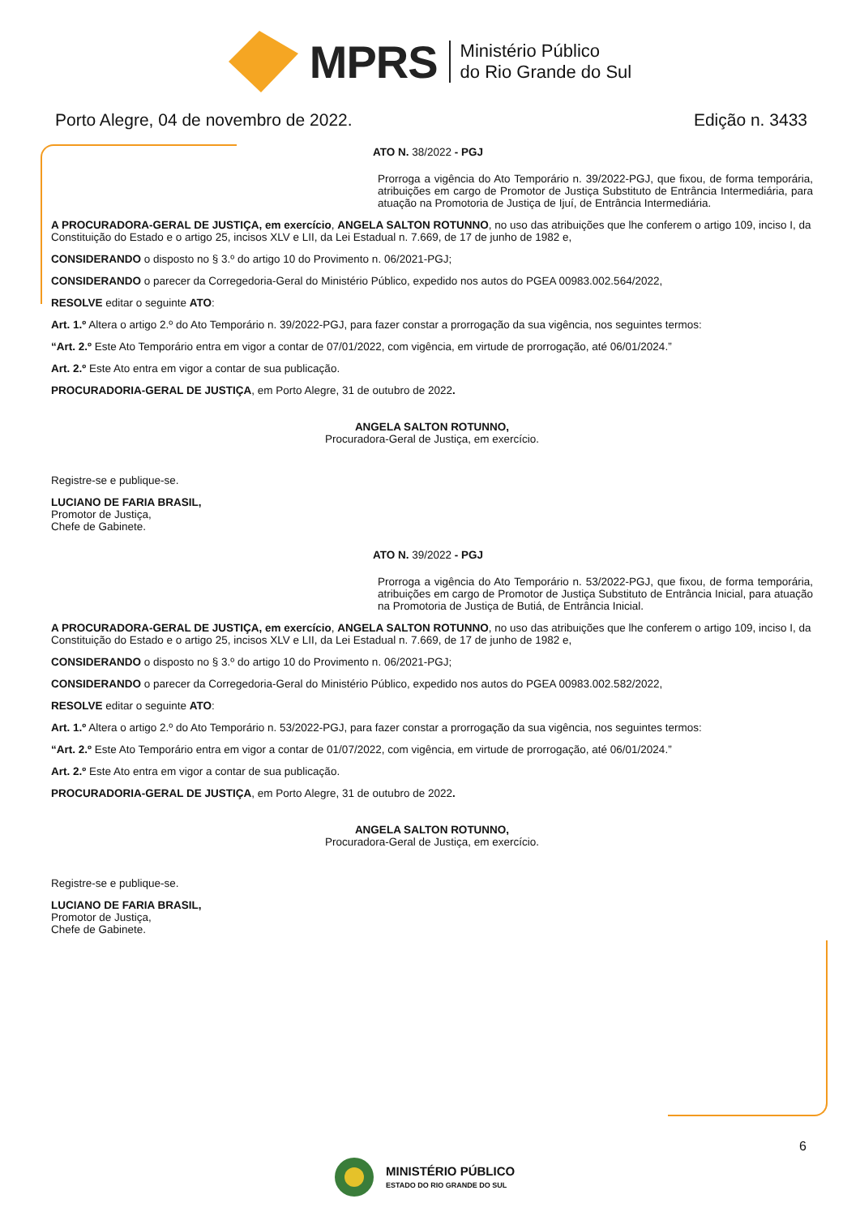MPRS
Ministério Público
do Rio Grande do Sul
Porto Alegre, 04 de novembro de 2022. Edição n. 3433
ATO N. 38/2022 - PGJ
Prorroga a vigência do Ato Temporário n. 39/2022-PGJ, que fixou, de forma temporária, atribuições em cargo de Promotor de Justiça Substituto de Entrância Intermediária, para atuação na Promotoria de Justiça de Ijuí, de Entrância Intermediária.
A PROCURADORA-GERAL DE JUSTIÇA, em exercício, ANGELA SALTON ROTUNNO, no uso das atribuições que lhe conferem o artigo 109, inciso I, da Constituição do Estado e o artigo 25, incisos XLV e LII, da Lei Estadual n. 7.669, de 17 de junho de 1982 e,
CONSIDERANDO o disposto no § 3.º do artigo 10 do Provimento n. 06/2021-PGJ;
CONSIDERANDO o parecer da Corregedoria-Geral do Ministério Público, expedido nos autos do PGEA 00983.002.564/2022,
RESOLVE editar o seguinte ATO:
Art. 1.º Altera o artigo 2.º do Ato Temporário n. 39/2022-PGJ, para fazer constar a prorrogação da sua vigência, nos seguintes termos:
“Art. 2.º Este Ato Temporário entra em vigor a contar de 07/01/2022, com vigência, em virtude de prorrogação, até 06/01/2024.”
Art. 2.º Este Ato entra em vigor a contar de sua publicação.
PROCURADORIA-GERAL DE JUSTIÇA, em Porto Alegre, 31 de outubro de 2022.
ANGELA SALTON ROTUNNO,
Procuradora-Geral de Justiça, em exercício.
Registre-se e publique-se.
LUCIANO DE FARIA BRASIL,
Promotor de Justiça,
Chefe de Gabinete.
ATO N. 39/2022 - PGJ
Prorroga a vigência do Ato Temporário n. 53/2022-PGJ, que fixou, de forma temporária, atribuições em cargo de Promotor de Justiça Substituto de Entrância Inicial, para atuação na Promotoria de Justiça de Butiá, de Entrância Inicial.
A PROCURADORA-GERAL DE JUSTIÇA, em exercício, ANGELA SALTON ROTUNNO, no uso das atribuições que lhe conferem o artigo 109, inciso I, da Constituição do Estado e o artigo 25, incisos XLV e LII, da Lei Estadual n. 7.669, de 17 de junho de 1982 e,
CONSIDERANDO o disposto no § 3.º do artigo 10 do Provimento n. 06/2021-PGJ;
CONSIDERANDO o parecer da Corregedoria-Geral do Ministério Público, expedido nos autos do PGEA 00983.002.582/2022,
RESOLVE editar o seguinte ATO:
Art. 1.º Altera o artigo 2.º do Ato Temporário n. 53/2022-PGJ, para fazer constar a prorrogação da sua vigência, nos seguintes termos:
“Art. 2.º Este Ato Temporário entra em vigor a contar de 01/07/2022, com vigência, em virtude de prorrogação, até 06/01/2024.”
Art. 2.º Este Ato entra em vigor a contar de sua publicação.
PROCURADORIA-GERAL DE JUSTIÇA, em Porto Alegre, 31 de outubro de 2022.
ANGELA SALTON ROTUNNO,
Procuradora-Geral de Justiça, em exercício.
Registre-se e publique-se.
LUCIANO DE FARIA BRASIL,
Promotor de Justiça,
Chefe de Gabinete.
6
MINISTÉRIO PÚBLICO
ESTADO DO RIO GRANDE DO SUL